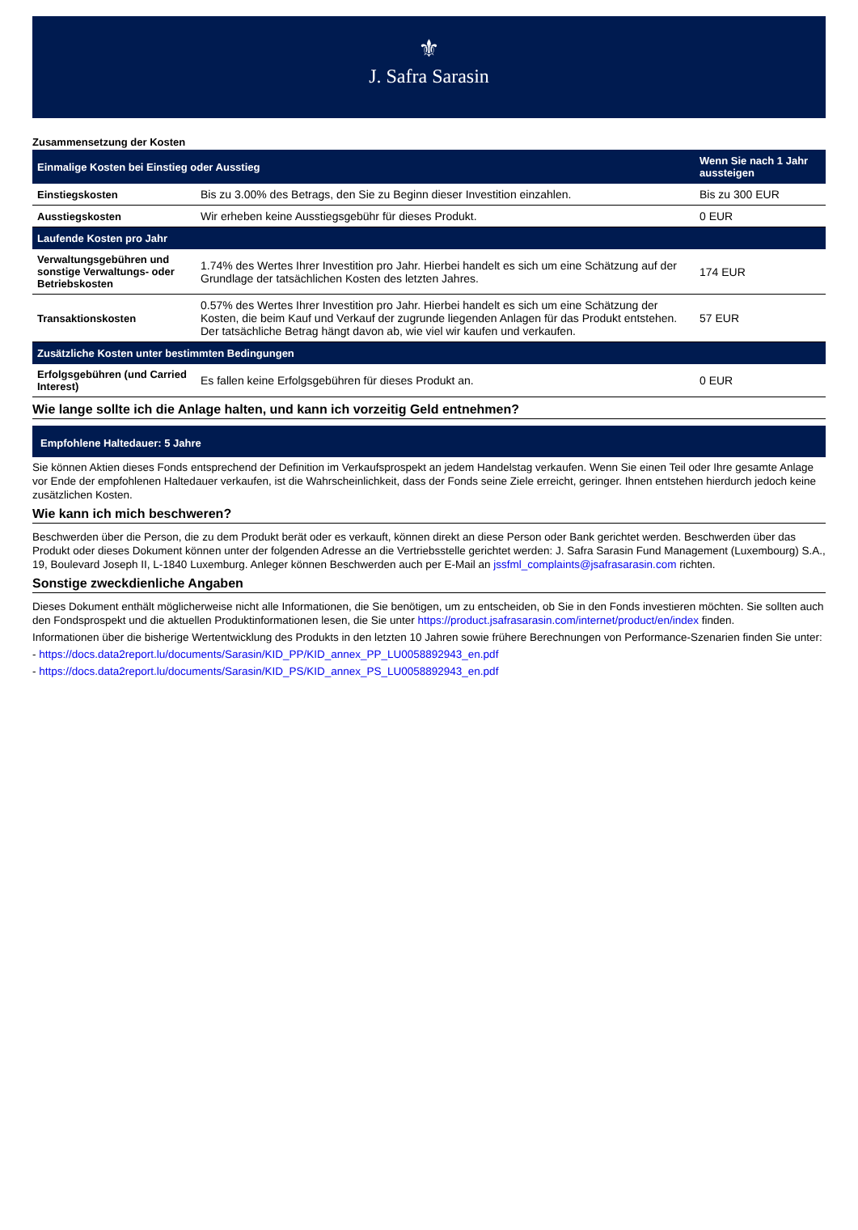⚜
J. Safra Sarasin
Zusammensetzung der Kosten
| Einmalige Kosten bei Einstieg oder Ausstieg | | Wenn Sie nach 1 Jahr aussteigen |
| --- | --- | --- |
| Einstiegskosten | Bis zu 3.00% des Betrags, den Sie zu Beginn dieser Investition einzahlen. | Bis zu 300 EUR |
| Ausstiegskosten | Wir erheben keine Ausstiegsgebühr für dieses Produkt. | 0 EUR |
| Laufende Kosten pro Jahr | | |
| Verwaltungsgebühren und sonstige Verwaltungs- oder Betriebskosten | 1.74% des Wertes Ihrer Investition pro Jahr. Hierbei handelt es sich um eine Schätzung auf der Grundlage der tatsächlichen Kosten des letzten Jahres. | 174 EUR |
| Transaktionskosten | 0.57% des Wertes Ihrer Investition pro Jahr. Hierbei handelt es sich um eine Schätzung der Kosten, die beim Kauf und Verkauf der zugrunde liegenden Anlagen für das Produkt entstehen. Der tatsächliche Betrag hängt davon ab, wie viel wir kaufen und verkaufen. | 57 EUR |
| Zusätzliche Kosten unter bestimmten Bedingungen | | |
| Erfolgsgebühren (und Carried Interest) | Es fallen keine Erfolgsgebühren für dieses Produkt an. | 0 EUR |
Wie lange sollte ich die Anlage halten, und kann ich vorzeitig Geld entnehmen?
Empfohlene Haltedauer: 5 Jahre
Sie können Aktien dieses Fonds entsprechend der Definition im Verkaufsprospekt an jedem Handelstag verkaufen. Wenn Sie einen Teil oder Ihre gesamte Anlage vor Ende der empfohlenen Haltedauer verkaufen, ist die Wahrscheinlichkeit, dass der Fonds seine Ziele erreicht, geringer. Ihnen entstehen hierdurch jedoch keine zusätzlichen Kosten.
Wie kann ich mich beschweren?
Beschwerden über die Person, die zu dem Produkt berät oder es verkauft, können direkt an diese Person oder Bank gerichtet werden. Beschwerden über das Produkt oder dieses Dokument können unter der folgenden Adresse an die Vertriebsstelle gerichtet werden: J. Safra Sarasin Fund Management (Luxembourg) S.A., 19, Boulevard Joseph II, L-1840 Luxemburg. Anleger können Beschwerden auch per E-Mail an jssfml_complaints@jsafrasarasin.com richten.
Sonstige zweckdienliche Angaben
Dieses Dokument enthält möglicherweise nicht alle Informationen, die Sie benötigen, um zu entscheiden, ob Sie in den Fonds investieren möchten. Sie sollten auch den Fondsprospekt und die aktuellen Produktinformationen lesen, die Sie unter https://product.jsafrasarasin.com/internet/product/en/index finden.
Informationen über die bisherige Wertentwicklung des Produkts in den letzten 10 Jahren sowie frühere Berechnungen von Performance-Szenarien finden Sie unter:
- https://docs.data2report.lu/documents/Sarasin/KID_PP/KID_annex_PP_LU0058892943_en.pdf
- https://docs.data2report.lu/documents/Sarasin/KID_PS/KID_annex_PS_LU0058892943_en.pdf